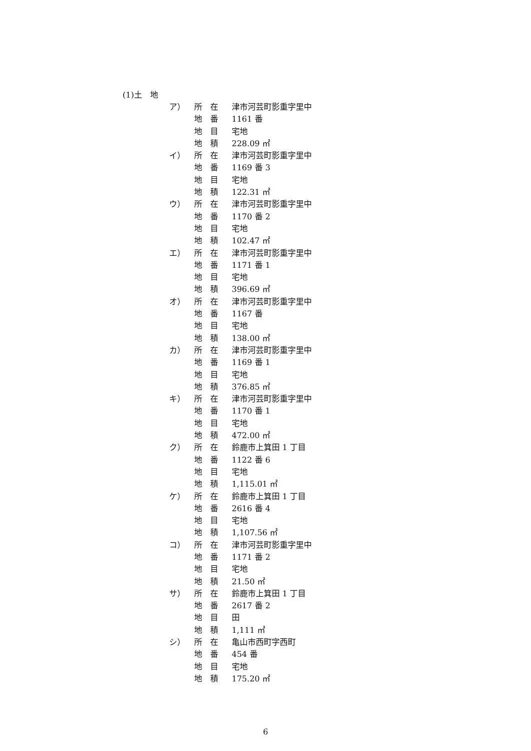(1)土　地
ア） 所　在 津市河芸町影重字里中
地　番 1161 番
地　目 宅地
地　積 228.09 ㎡
イ） 所　在 津市河芸町影重字里中
地　番 1169 番 3
地　目 宅地
地　積 122.31 ㎡
ウ） 所　在 津市河芸町影重字里中
地　番 1170 番 2
地　目 宅地
地　積 102.47 ㎡
エ） 所　在 津市河芸町影重字里中
地　番 1171 番 1
地　目 宅地
地　積 396.69 ㎡
オ） 所　在 津市河芸町影重字里中
地　番 1167 番
地　目 宅地
地　積 138.00 ㎡
カ） 所　在 津市河芸町影重字里中
地　番 1169 番 1
地　目 宅地
地　積 376.85 ㎡
キ） 所　在 津市河芸町影重字里中
地　番 1170 番 1
地　目 宅地
地　積 472.00 ㎡
ク） 所　在 鈴鹿市上箕田 1 丁目
地　番 1122 番 6
地　目 宅地
地　積 1,115.01 ㎡
ケ） 所　在 鈴鹿市上箕田 1 丁目
地　番 2616 番 4
地　目 宅地
地　積 1,107.56 ㎡
コ） 所　在 津市河芸町影重字里中
地　番 1171 番 2
地　目 宅地
地　積 21.50 ㎡
サ） 所　在 鈴鹿市上箕田 1 丁目
地　番 2617 番 2
地　目 田
地　積 1,111 ㎡
シ） 所　在 亀山市西町字西町
地　番 454 番
地　目 宅地
地　積 175.20 ㎡
6